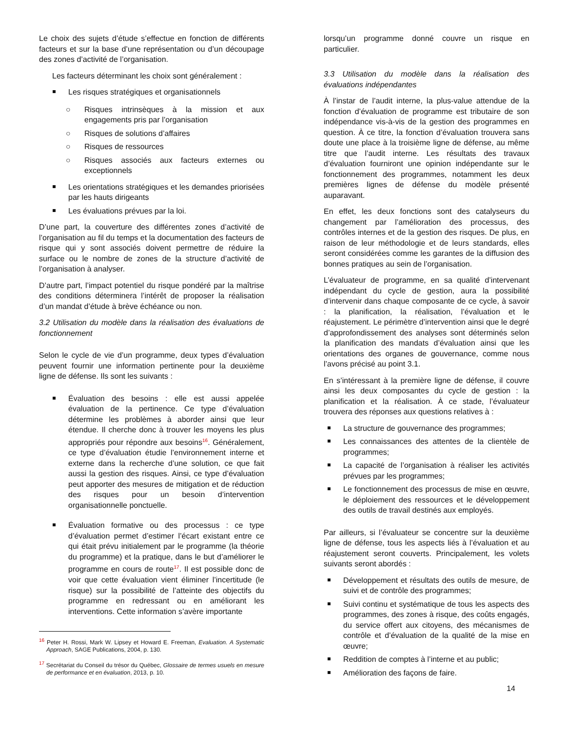Le choix des sujets d’étude s’effectue en fonction de différents facteurs et sur la base d’une représentation ou d’un découpage des zones d’activité de l’organisation.
Les facteurs déterminant les choix sont généralement :
Les risques stratégiques et organisationnels
○ Risques intrinsèques à la mission et aux engagements pris par l’organisation
○ Risques de solutions d’affaires
○ Risques de ressources
○ Risques associés aux facteurs externes ou exceptionnels
Les orientations stratégiques et les demandes priorisées par les hauts dirigeants
Les évaluations prévues par la loi.
D’une part, la couverture des différentes zones d’activité de l’organisation au fil du temps et la documentation des facteurs de risque qui y sont associés doivent permettre de réduire la surface ou le nombre de zones de la structure d’activité de l’organisation à analyser.
D’autre part, l’impact potentiel du risque pondéré par la maîtrise des conditions déterminera l’intérêt de proposer la réalisation d’un mandat d’étude à brève échéance ou non.
3.2 Utilisation du modèle dans la réalisation des évaluations de fonctionnement
Selon le cycle de vie d’un programme, deux types d’évaluation peuvent fournir une information pertinente pour la deuxième ligne de défense. Ils sont les suivants :
Évaluation des besoins : elle est aussi appelée évaluation de la pertinence. Ce type d’évaluation détermine les problèmes à aborder ainsi que leur étendue. Il cherche donc à trouver les moyens les plus appropriés pour répondre aux besoins<sup>16</sup>. Généralement, ce type d’évaluation étudie l’environnement interne et externe dans la recherche d’une solution, ce que fait aussi la gestion des risques. Ainsi, ce type d’évaluation peut apporter des mesures de mitigation et de réduction des risques pour un besoin d’intervention organisationnelle ponctuelle.
Évaluation formative ou des processus : ce type d’évaluation permet d’estimer l’écart existant entre ce qui était prévu initialement par le programme (la théorie du programme) et la pratique, dans le but d’améliorer le programme en cours de route<sup>17</sup>. Il est possible donc de voir que cette évaluation vient éliminer l’incertitude (le risque) sur la possibilité de l’atteinte des objectifs du programme en redressant ou en améliorant les interventions. Cette information s’avère importante
<sup>16</sup> Peter H. Rossi, Mark W. Lipsey et Howard E. Freeman, Evaluation. A Systematic Approach, SAGE Publications, 2004, p. 130.
<sup>17</sup> Secrétariat du Conseil du trésor du Québec, Glossaire de termes usuels en mesure de performance et en évaluation, 2013, p. 10.
lorsqu’un programme donné couvre un risque en particulier.
3.3 Utilisation du modèle dans la réalisation des évaluations indépendantes
À l’instar de l’audit interne, la plus-value attendue de la fonction d’évaluation de programme est tributaire de son indépendance vis-à-vis de la gestion des programmes en question. À ce titre, la fonction d’évaluation trouvera sans doute une place à la troisième ligne de défense, au même titre que l’audit interne. Les résultats des travaux d’évaluation fourniront une opinion indépendante sur le fonctionnement des programmes, notamment les deux premières lignes de défense du modèle présenté auparavant.
En effet, les deux fonctions sont des catalyseurs du changement par l’amélioration des processus, des contrôles internes et de la gestion des risques. De plus, en raison de leur méthodologie et de leurs standards, elles seront considérées comme les garantes de la diffusion des bonnes pratiques au sein de l’organisation.
L’évaluateur de programme, en sa qualité d’intervenant indépendant du cycle de gestion, aura la possibilité d’intervenir dans chaque composante de ce cycle, à savoir : la planification, la réalisation, l’évaluation et le réajustement. Le périmètre d’intervention ainsi que le degré d’approfondissement des analyses sont déterminés selon la planification des mandats d’évaluation ainsi que les orientations des organes de gouvernance, comme nous l’avons précisé au point 3.1.
En s’intéressant à la première ligne de défense, il couvre ainsi les deux composantes du cycle de gestion : la planification et la réalisation. À ce stade, l’évaluateur trouvera des réponses aux questions relatives à :
La structure de gouvernance des programmes;
Les connaissances des attentes de la clientèle de programmes;
La capacité de l’organisation à réaliser les activités prévues par les programmes;
Le fonctionnement des processus de mise en œuvre, le déploiement des ressources et le développement des outils de travail destinés aux employés.
Par ailleurs, si l’évaluateur se concentre sur la deuxième ligne de défense, tous les aspects liés à l’évaluation et au réajustement seront couverts. Principalement, les volets suivants seront abordés :
Développement et résultats des outils de mesure, de suivi et de contrôle des programmes;
Suivi continu et systématique de tous les aspects des programmes, des zones à risque, des coûts engagés, du service offert aux citoyens, des mécanismes de contrôle et d’évaluation de la qualité de la mise en œuvre;
Reddition de comptes à l’interne et au public;
Amélioration des façons de faire.
14